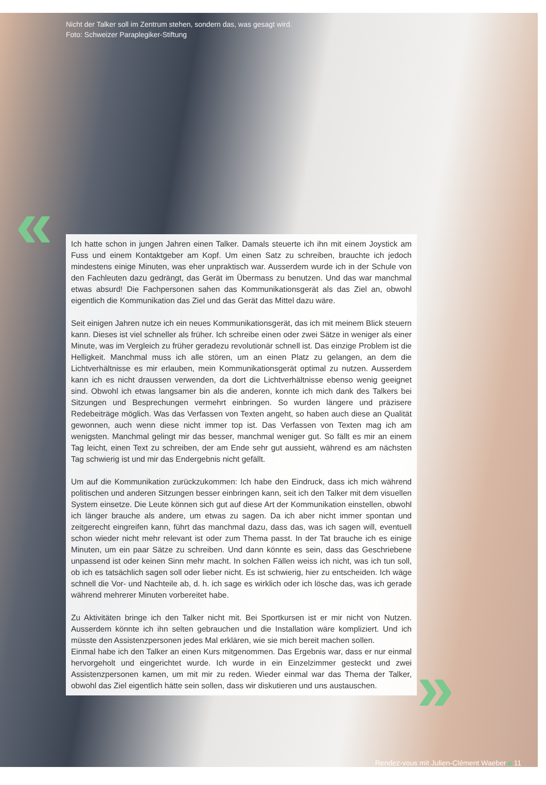Nicht der Talker soll im Zentrum stehen, sondern das, was gesagt wird.
Foto: Schweizer Paraplegiker-Stiftung
«
Ich hatte schon in jungen Jahren einen Talker. Damals steuerte ich ihn mit einem Joystick am Fuss und einem Kontaktgeber am Kopf. Um einen Satz zu schreiben, brauchte ich jedoch mindestens einige Minuten, was eher unpraktisch war. Ausserdem wurde ich in der Schule von den Fachleuten dazu gedrängt, das Gerät im Übermass zu benutzen. Und das war manchmal etwas absurd! Die Fachpersonen sahen das Kommunikationsgerät als das Ziel an, obwohl eigentlich die Kommunikation das Ziel und das Gerät das Mittel dazu wäre.
Seit einigen Jahren nutze ich ein neues Kommunikationsgerät, das ich mit meinem Blick steuern kann. Dieses ist viel schneller als früher. Ich schreibe einen oder zwei Sätze in weniger als einer Minute, was im Vergleich zu früher geradezu revolutionär schnell ist. Das einzige Problem ist die Helligkeit. Manchmal muss ich alle stören, um an einen Platz zu gelangen, an dem die Lichtverhältnisse es mir erlauben, mein Kommunikationsgerät optimal zu nutzen. Ausserdem kann ich es nicht draussen verwenden, da dort die Lichtverhältnisse ebenso wenig geeignet sind. Obwohl ich etwas langsamer bin als die anderen, konnte ich mich dank des Talkers bei Sitzungen und Besprechungen vermehrt einbringen. So wurden längere und präzisere Redebeiträge möglich. Was das Verfassen von Texten angeht, so haben auch diese an Qualität gewonnen, auch wenn diese nicht immer top ist. Das Verfassen von Texten mag ich am wenigsten. Manchmal gelingt mir das besser, manchmal weniger gut. So fällt es mir an einem Tag leicht, einen Text zu schreiben, der am Ende sehr gut aussieht, während es am nächsten Tag schwierig ist und mir das Endergebnis nicht gefällt.
Um auf die Kommunikation zurückzukommen: Ich habe den Eindruck, dass ich mich während politischen und anderen Sitzungen besser einbringen kann, seit ich den Talker mit dem visuellen System einsetze. Die Leute können sich gut auf diese Art der Kommunikation einstellen, obwohl ich länger brauche als andere, um etwas zu sagen. Da ich aber nicht immer spontan und zeitgerecht eingreifen kann, führt das manchmal dazu, dass das, was ich sagen will, eventuell schon wieder nicht mehr relevant ist oder zum Thema passt. In der Tat brauche ich es einige Minuten, um ein paar Sätze zu schreiben. Und dann könnte es sein, dass das Geschriebene unpassend ist oder keinen Sinn mehr macht. In solchen Fällen weiss ich nicht, was ich tun soll, ob ich es tatsächlich sagen soll oder lieber nicht. Es ist schwierig, hier zu entscheiden. Ich wäge schnell die Vor- und Nachteile ab, d. h. ich sage es wirklich oder ich lösche das, was ich gerade während mehrerer Minuten vorbereitet habe.
Zu Aktivitäten bringe ich den Talker nicht mit. Bei Sportkursen ist er mir nicht von Nutzen. Ausserdem könnte ich ihn selten gebrauchen und die Installation wäre kompliziert. Und ich müsste den Assistenzpersonen jedes Mal erklären, wie sie mich bereit machen sollen.
Einmal habe ich den Talker an einen Kurs mitgenommen. Das Ergebnis war, dass er nur einmal hervorgeholt und eingerichtet wurde. Ich wurde in ein Einzelzimmer gesteckt und zwei Assistenzpersonen kamen, um mit mir zu reden. Wieder einmal war das Thema der Talker, obwohl das Ziel eigentlich hätte sein sollen, dass wir diskutieren und uns austauschen.
»
Rendez-vous mit Julien-Clément Waeber 11